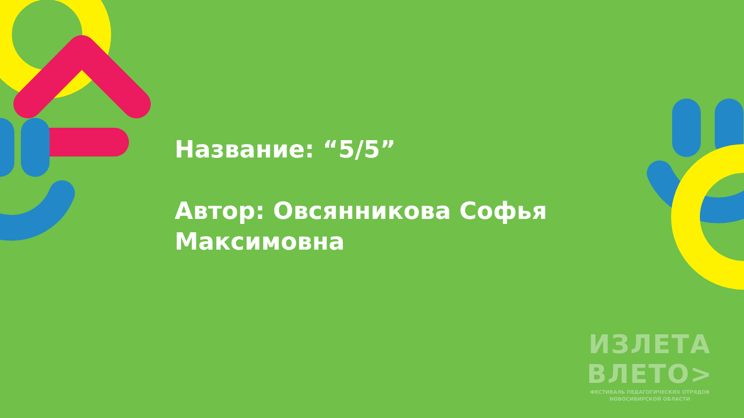Название: “5/5”
Автор: Овсянникова Софья
Максимовна
ИЗЛЕТА
ВЛЕТО>
ФЕСТИВАЛЬ ПЕДАГОГИЧЕСКИХ ОТРЯДОВ
НОВОСИБИРСКОЙ ОБЛАСТИ